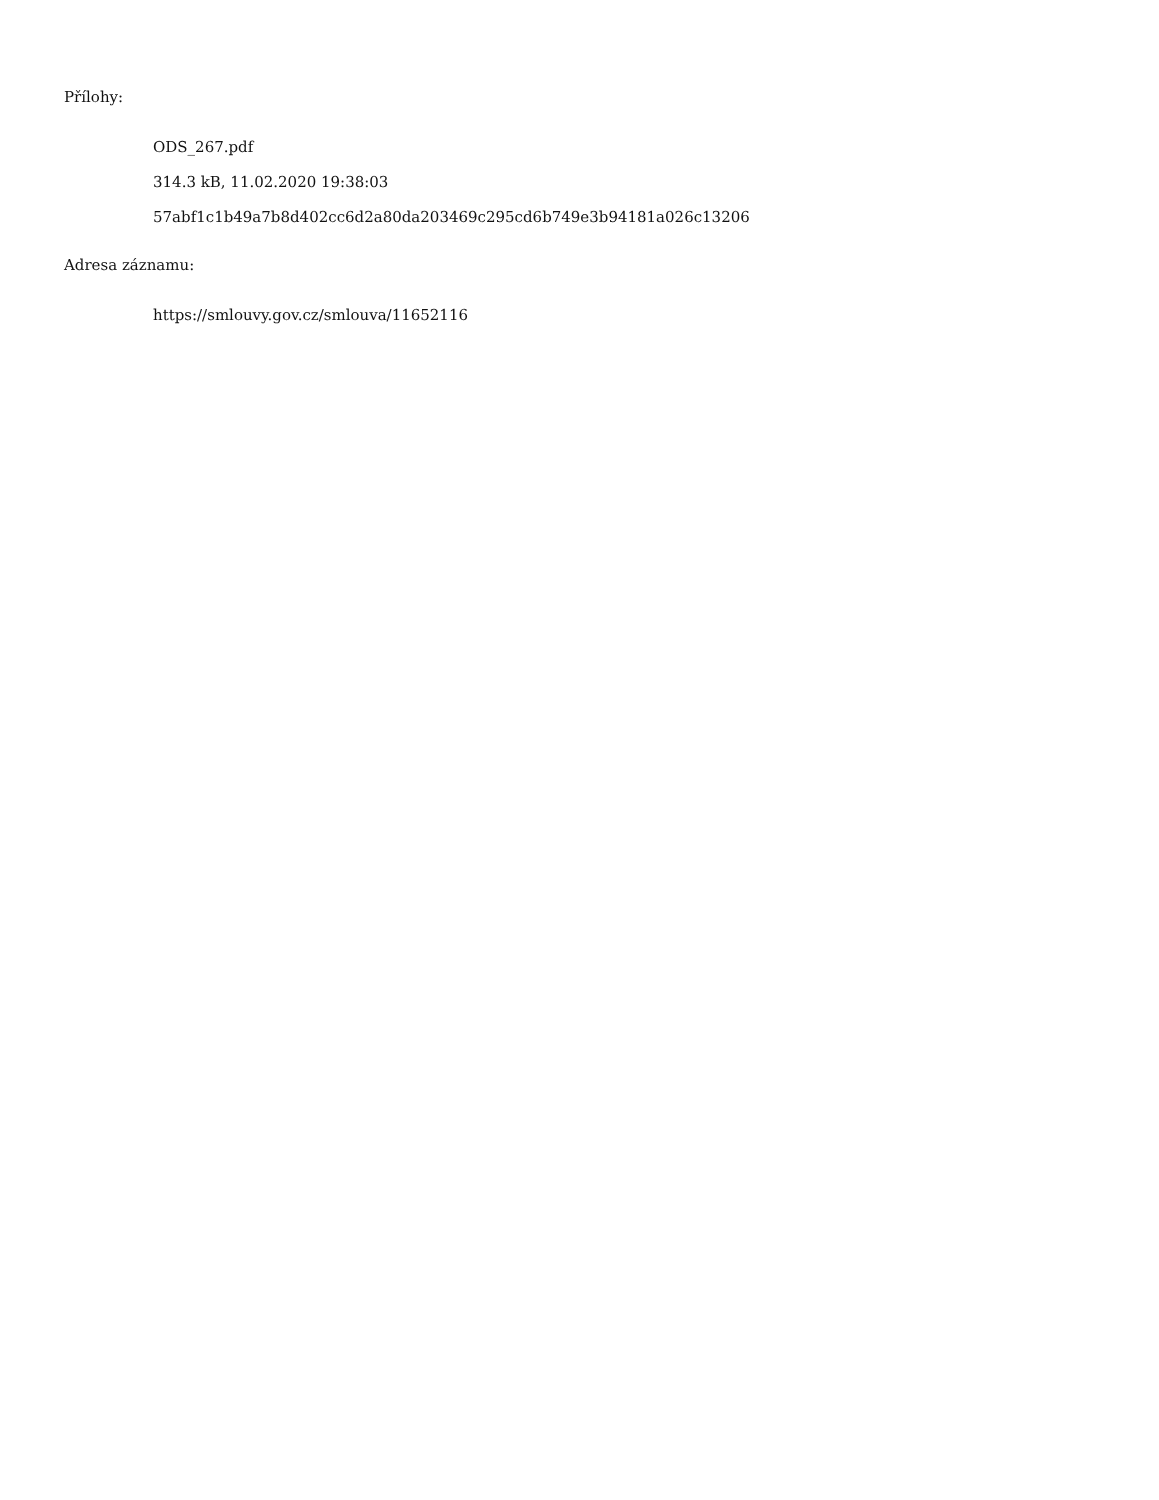Přílohy:
ODS_267.pdf
314.3 kB, 11.02.2020 19:38:03
57abf1c1b49a7b8d402cc6d2a80da203469c295cd6b749e3b94181a026c13206
Adresa záznamu:
https://smlouvy.gov.cz/smlouva/11652116